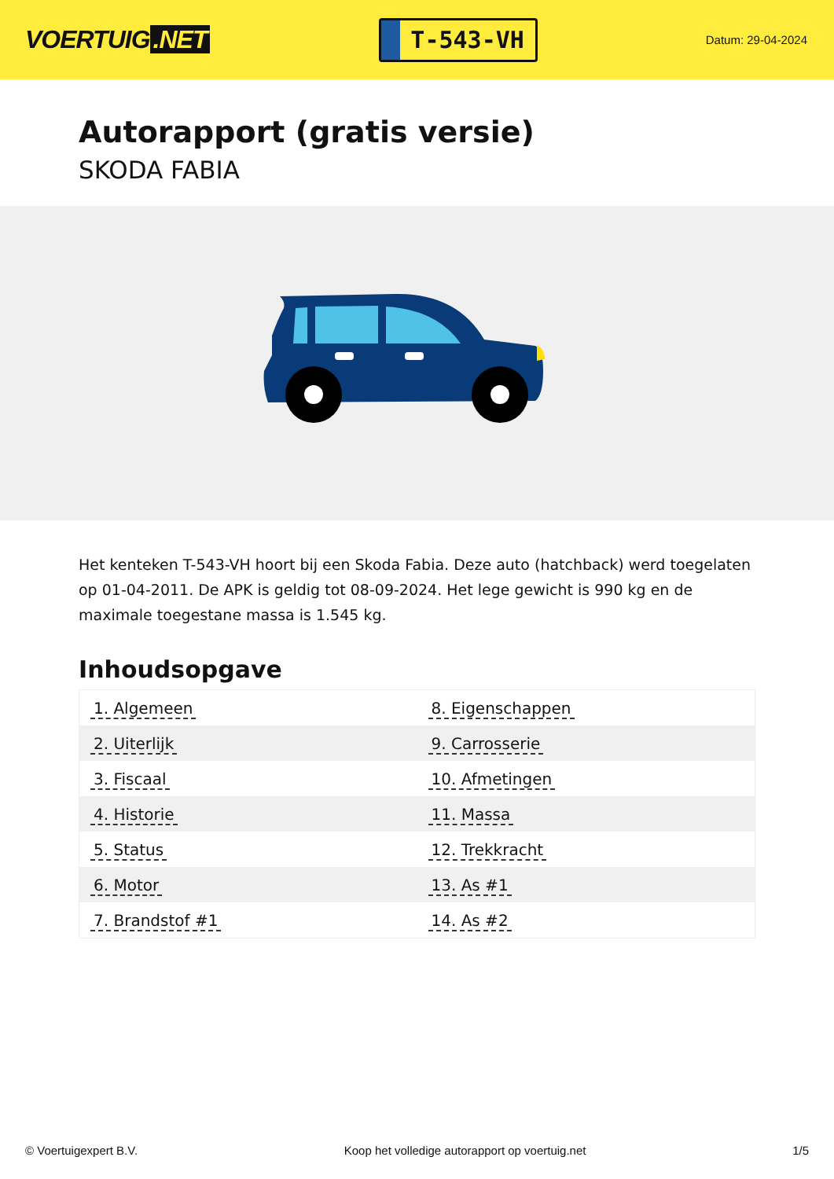VOERTUIG.NET
T-543-VH
Datum: 29-04-2024
Autorapport (gratis versie)
SKODA FABIA
Het kenteken T-543-VH hoort bij een Skoda Fabia. Deze auto (hatchback) werd toegelaten op 01-04-2011. De APK is geldig tot 08-09-2024. Het lege gewicht is 990 kg en de maximale toegestane massa is 1.545 kg.
Inhoudsopgave
| 1. Algemeen | 8. Eigenschappen |
| 2. Uiterlijk | 9. Carrosserie |
| 3. Fiscaal | 10. Afmetingen |
| 4. Historie | 11. Massa |
| 5. Status | 12. Trekkracht |
| 6. Motor | 13. As #1 |
| 7. Brandstof #1 | 14. As #2 |
© Voertuigexpert B.V. Koop het volledige autorapport op voertuig.net 1/5